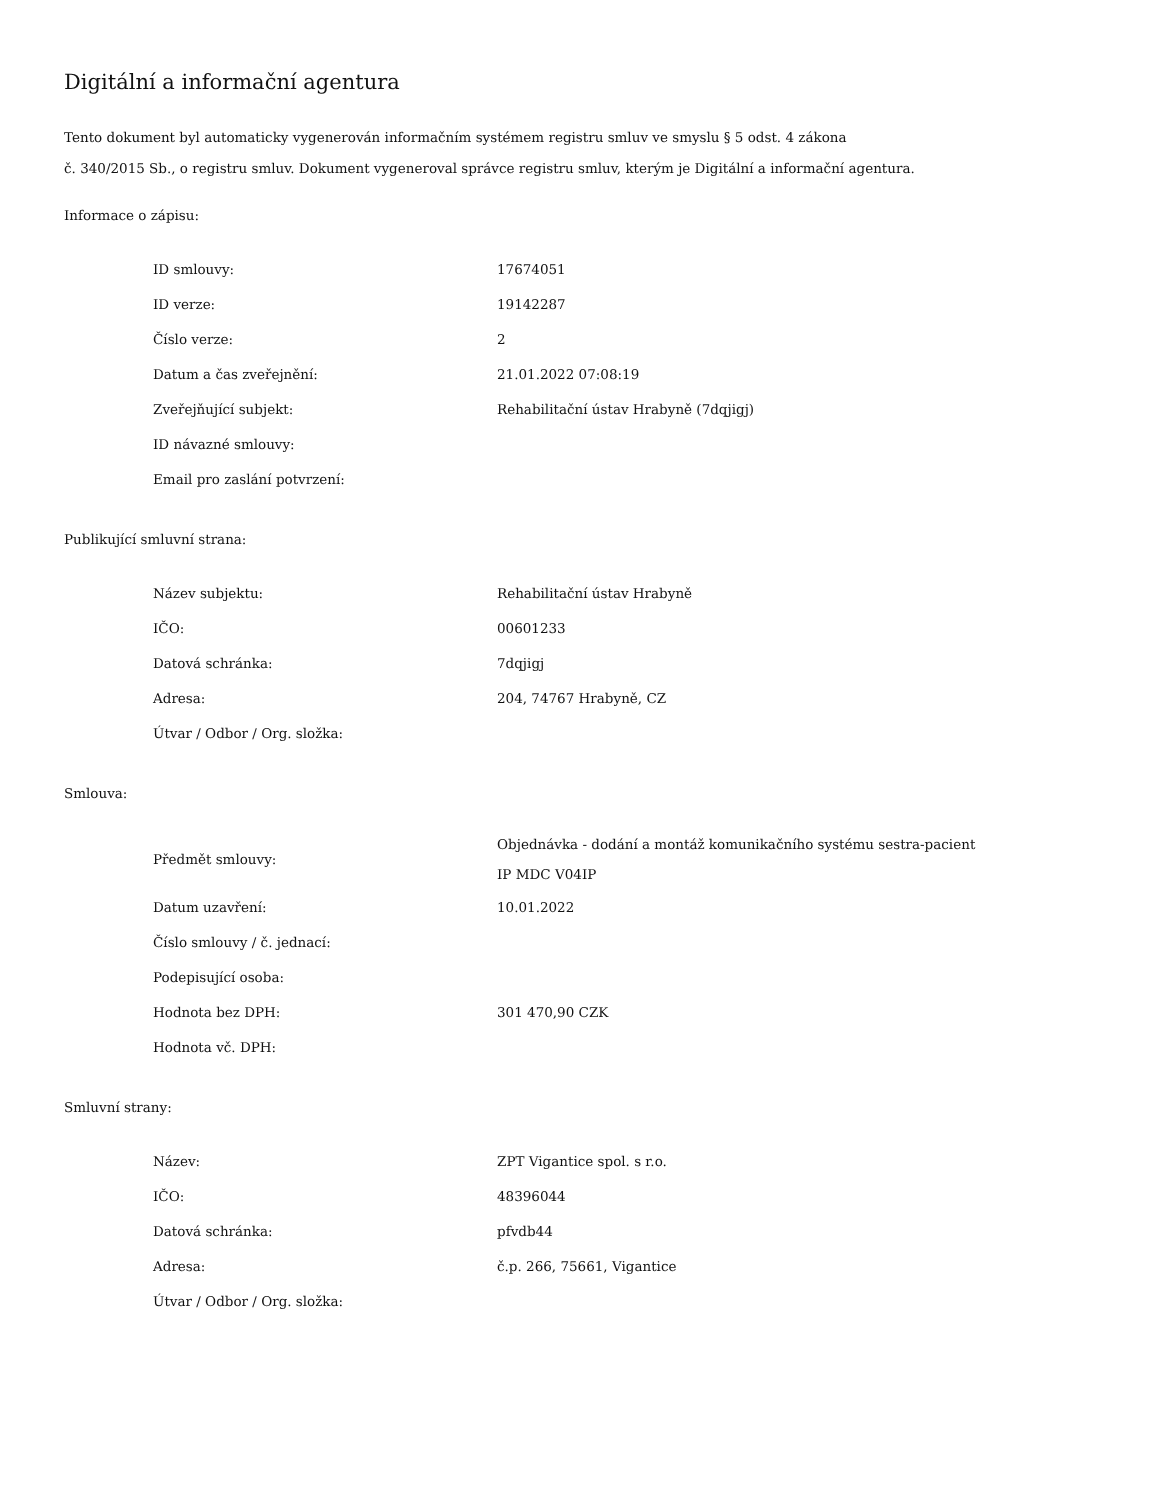Digitální a informační agentura
Tento dokument byl automaticky vygenerován informačním systémem registru smluv ve smyslu § 5 odst. 4 zákona
č. 340/2015 Sb., o registru smluv. Dokument vygeneroval správce registru smluv, kterým je Digitální a informační agentura.
Informace o zápisu:
| ID smlouvy: | 17674051 |
| ID verze: | 19142287 |
| Číslo verze: | 2 |
| Datum a čas zveřejnění: | 21.01.2022 07:08:19 |
| Zveřejňující subjekt: | Rehabilitační ústav Hrabyně (7dqjigj) |
| ID návazné smlouvy: | |
| Email pro zaslání potvrzení: | |
Publikující smluvní strana:
| Název subjektu: | Rehabilitační ústav Hrabyně |
| IČO: | 00601233 |
| Datová schránka: | 7dqjigj |
| Adresa: | 204, 74767 Hrabyně, CZ |
| Útvar / Odbor / Org. složka: | |
Smlouva:
| Předmět smlouvy: | Objednávka - dodání a montáž komunikačního systému sestra-pacient IP MDC V04IP |
| Datum uzavření: | 10.01.2022 |
| Číslo smlouvy / č. jednací: | |
| Podepisující osoba: | |
| Hodnota bez DPH: | 301 470,90 CZK |
| Hodnota vč. DPH: | |
Smluvní strany:
| Název: | ZPT Vigantice spol. s r.o. |
| IČO: | 48396044 |
| Datová schránka: | pfvdb44 |
| Adresa: | č.p. 266, 75661, Vigantice |
| Útvar / Odbor / Org. složka: | |